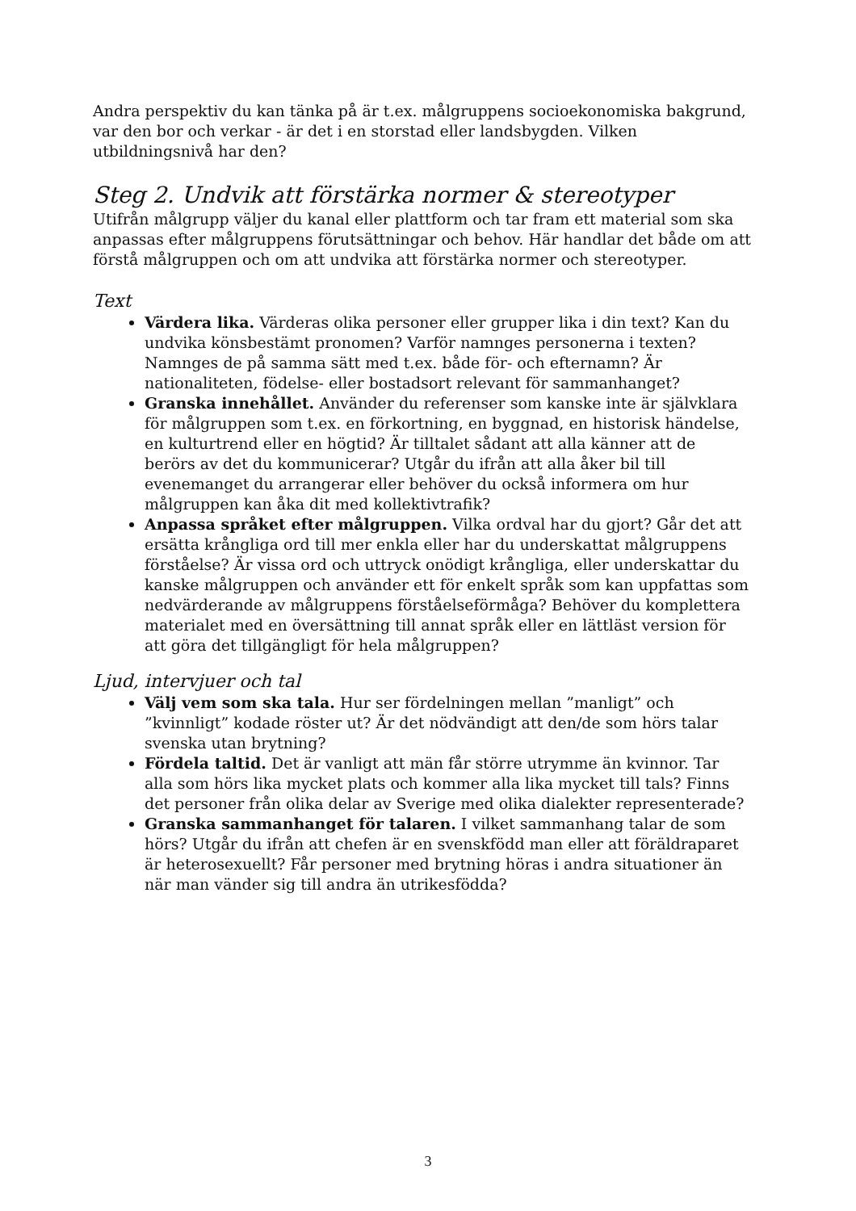Andra perspektiv du kan tänka på är t.ex. målgruppens socioekonomiska bakgrund, var den bor och verkar - är det i en storstad eller landsbygden. Vilken utbildningsnivå har den?
Steg 2. Undvik att förstärka normer & stereotyper
Utifrån målgrupp väljer du kanal eller plattform och tar fram ett material som ska anpassas efter målgruppens förutsättningar och behov. Här handlar det både om att förstå målgruppen och om att undvika att förstärka normer och stereotyper.
Text
Värdera lika. Värderas olika personer eller grupper lika i din text? Kan du undvika könsbestämt pronomen? Varför namnges personerna i texten? Namnges de på samma sätt med t.ex. både för- och efternamn? Är nationaliteten, födelse- eller bostadsort relevant för sammanhanget?
Granska innehållet. Använder du referenser som kanske inte är självklara för målgruppen som t.ex. en förkortning, en byggnad, en historisk händelse, en kulturtrend eller en högtid? Är tilltalet sådant att alla känner att de berörs av det du kommunicerar? Utgår du ifrån att alla åker bil till evenemanget du arrangerar eller behöver du också informera om hur målgruppen kan åka dit med kollektivtrafik?
Anpassa språket efter målgruppen. Vilka ordval har du gjort? Går det att ersätta krångliga ord till mer enkla eller har du underskattat målgruppens förståelse? Är vissa ord och uttryck onödigt krångliga, eller underskattar du kanske målgruppen och använder ett för enkelt språk som kan uppfattas som nedvärderande av målgruppens förståelseförmåga? Behöver du komplettera materialet med en översättning till annat språk eller en lättläst version för att göra det tillgängligt för hela målgruppen?
Ljud, intervjuer och tal
Välj vem som ska tala. Hur ser fördelningen mellan ”manligt” och ”kvinnligt” kodade röster ut? Är det nödvändigt att den/de som hörs talar svenska utan brytning?
Fördela taltid. Det är vanligt att män får större utrymme än kvinnor. Tar alla som hörs lika mycket plats och kommer alla lika mycket till tals? Finns det personer från olika delar av Sverige med olika dialekter representerade?
Granska sammanhanget för talaren. I vilket sammanhang talar de som hörs? Utgår du ifrån att chefen är en svenskfödd man eller att föräldraparet är heterosexuellt? Får personer med brytning höras i andra situationer än när man vänder sig till andra än utrikesfödda?
3